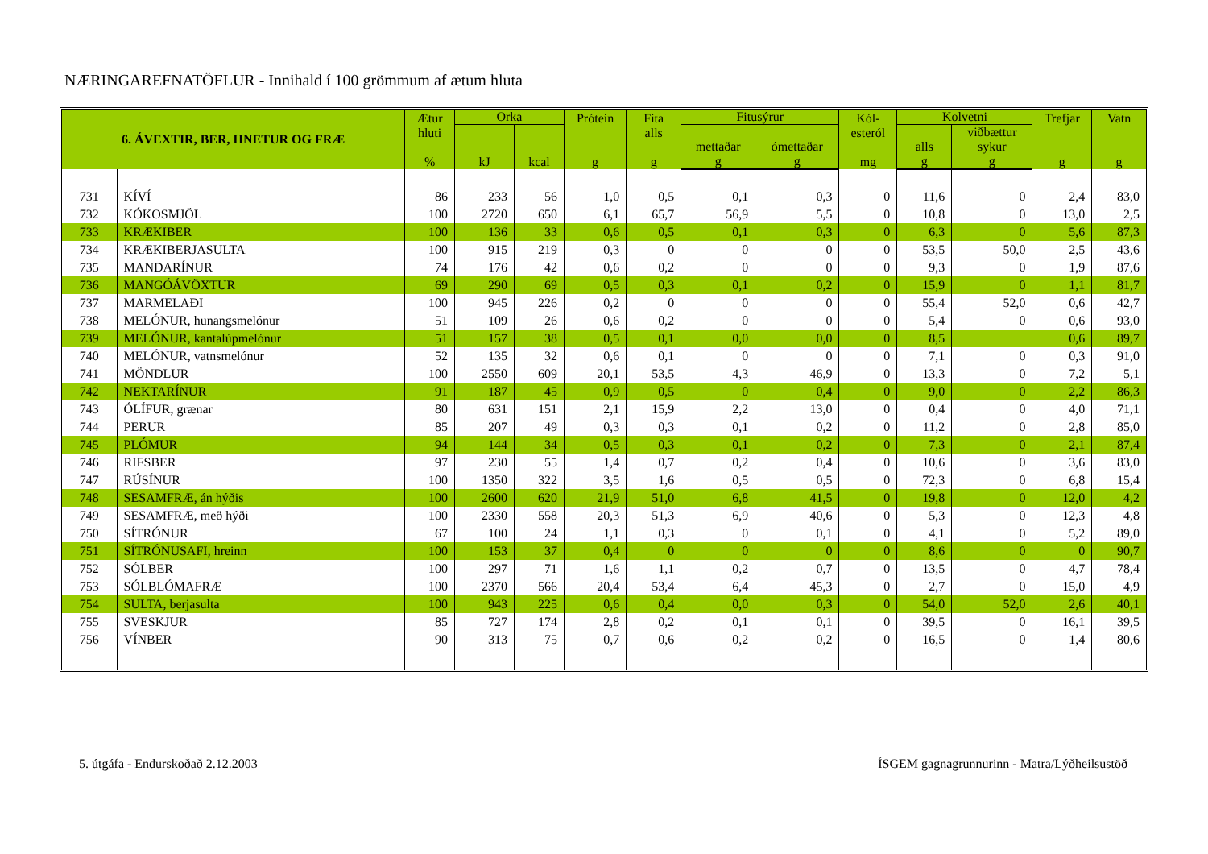NÆRINGAREFNATÖFLUR - Innihald í 100 grömmum af ætum hluta
| 6. ÁVEXTIR, BER, HNETUR OG FRÆ | | Ætur hluti % | Orka | | Prótein g | Fita alls g | Fitusýrur | | Kól- esteról mg | Kolvetni | | Trefjar g | Vatn g |
| --- | --- | --- | --- | --- | --- | --- | --- | --- | --- | --- | --- | --- | --- |
| | | | kJ | kcal | | | mettaðar | ómettaðar | | alls | viðbættur sykur | | |
| | | | | | | | g | g | | g | g | | |
| 731 | KÍVÍ | 86 | 233 | 56 | 1,0 | 0,5 | 0,1 | 0,3 | 0 | 11,6 | 0 | 2,4 | 83,0 |
| 732 | KÓKOSMJÖL | 100 | 2720 | 650 | 6,1 | 65,7 | 56,9 | 5,5 | 0 | 10,8 | 0 | 13,0 | 2,5 |
| 733 | KRÆKIBER | 100 | 136 | 33 | 0,6 | 0,5 | 0,1 | 0,3 | 0 | 6,3 | 0 | 5,6 | 87,3 |
| 734 | KRÆKIBERJASULTA | 100 | 915 | 219 | 0,3 | 0 | 0 | 0 | 0 | 53,5 | 50,0 | 2,5 | 43,6 |
| 735 | MANDARÍNUR | 74 | 176 | 42 | 0,6 | 0,2 | 0 | 0 | 0 | 9,3 | 0 | 1,9 | 87,6 |
| 736 | MANGÓÁVÖXTUR | 69 | 290 | 69 | 0,5 | 0,3 | 0,1 | 0,2 | 0 | 15,9 | 0 | 1,1 | 81,7 |
| 737 | MARMELAÐI | 100 | 945 | 226 | 0,2 | 0 | 0 | 0 | 0 | 55,4 | 52,0 | 0,6 | 42,7 |
| 738 | MELÓNUR, hunangsmelónur | 51 | 109 | 26 | 0,6 | 0,2 | 0 | 0 | 0 | 5,4 | 0 | 0,6 | 93,0 |
| 739 | MELÓNUR, kantalúpmelónur | 51 | 157 | 38 | 0,5 | 0,1 | 0,0 | 0,0 | 0 | 8,5 | | 0,6 | 89,7 |
| 740 | MELÓNUR, vatnsmelónur | 52 | 135 | 32 | 0,6 | 0,1 | 0 | 0 | 0 | 7,1 | 0 | 0,3 | 91,0 |
| 741 | MÖNDLUR | 100 | 2550 | 609 | 20,1 | 53,5 | 4,3 | 46,9 | 0 | 13,3 | 0 | 7,2 | 5,1 |
| 742 | NEKTARÍNUR | 91 | 187 | 45 | 0,9 | 0,5 | 0 | 0,4 | 0 | 9,0 | 0 | 2,2 | 86,3 |
| 743 | ÓLÍFUR, grænar | 80 | 631 | 151 | 2,1 | 15,9 | 2,2 | 13,0 | 0 | 0,4 | 0 | 4,0 | 71,1 |
| 744 | PERUR | 85 | 207 | 49 | 0,3 | 0,3 | 0,1 | 0,2 | 0 | 11,2 | 0 | 2,8 | 85,0 |
| 745 | PLÓMUR | 94 | 144 | 34 | 0,5 | 0,3 | 0,1 | 0,2 | 0 | 7,3 | 0 | 2,1 | 87,4 |
| 746 | RIFSBER | 97 | 230 | 55 | 1,4 | 0,7 | 0,2 | 0,4 | 0 | 10,6 | 0 | 3,6 | 83,0 |
| 747 | RÚSÍNUR | 100 | 1350 | 322 | 3,5 | 1,6 | 0,5 | 0,5 | 0 | 72,3 | 0 | 6,8 | 15,4 |
| 748 | SESAMFRÆ, án hýðis | 100 | 2600 | 620 | 21,9 | 51,0 | 6,8 | 41,5 | 0 | 19,8 | 0 | 12,0 | 4,2 |
| 749 | SESAMFRÆ, með hýði | 100 | 2330 | 558 | 20,3 | 51,3 | 6,9 | 40,6 | 0 | 5,3 | 0 | 12,3 | 4,8 |
| 750 | SÍTRÓNUR | 67 | 100 | 24 | 1,1 | 0,3 | 0 | 0,1 | 0 | 4,1 | 0 | 5,2 | 89,0 |
| 751 | SÍTRÓNUSAFI, hreinn | 100 | 153 | 37 | 0,4 | 0 | 0 | 0 | 0 | 8,6 | 0 | 0 | 90,7 |
| 752 | SÓLBER | 100 | 297 | 71 | 1,6 | 1,1 | 0,2 | 0,7 | 0 | 13,5 | 0 | 4,7 | 78,4 |
| 753 | SÓLBLÓMAFRÆ | 100 | 2370 | 566 | 20,4 | 53,4 | 6,4 | 45,3 | 0 | 2,7 | 0 | 15,0 | 4,9 |
| 754 | SULTA, berjasulta | 100 | 943 | 225 | 0,6 | 0,4 | 0,0 | 0,3 | 0 | 54,0 | 52,0 | 2,6 | 40,1 |
| 755 | SVESKJUR | 85 | 727 | 174 | 2,8 | 0,2 | 0,1 | 0,1 | 0 | 39,5 | 0 | 16,1 | 39,5 |
| 756 | VÍNBER | 90 | 313 | 75 | 0,7 | 0,6 | 0,2 | 0,2 | 0 | 16,5 | 0 | 1,4 | 80,6 |
5. útgáfa - Endurskoðað 2.12.2003 ÍSGEM gagnagrunnurinn - Matra/Lýðheilsustöð